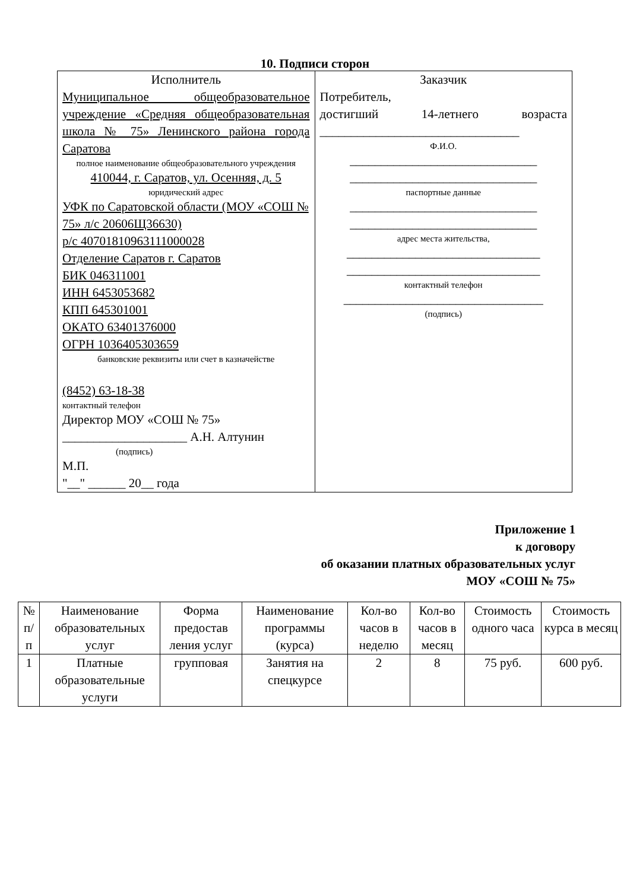10. Подписи сторон
| Исполнитель Муниципальное общеобразовательное учреждение «Средняя общеобразовательная школа № 75» Ленинского района города Саратова полное наименование общеобразовательного учреждения 410044, г. Саратов, ул. Осенняя, д. 5 юридический адрес УФК по Саратовской области (МОУ «СОШ № 75» л/с 20606Щ36630) р/с 40701810963111000028 Отделение Саратов г. Саратов БИК 046311001 ИНН 6453053682 КПП 645301001 ОКАТО 63401376000 ОГРН 1036405303659 банковские реквизиты или счет в казначействе (8452) 63-18-38 контактный телефон Директор МОУ «СОШ № 75» ____________________ А.Н. Алтунин (подпись) М.П. "__" ______ 20__ года | Заказчик Потребитель, достигший 14-летнего возраста ________________________________ Ф.И.О. ______________________________ ______________________________ паспортные данные ______________________________ ______________________________ адрес места жительства, _______________________________ _______________________________ контактный телефон ________________________________ (подпись) |
Приложение 1
к договору
об оказании платных образовательных услуг
МОУ «СОШ № 75»
| № п/п | Наименование образовательных услуг | Форма предостав ления услуг | Наименование программы (курса) | Кол-во часов в неделю | Кол-во часов в месяц | Стоимость одного часа | Стоимость курса в месяц |
| --- | --- | --- | --- | --- | --- | --- | --- |
| 1 | Платные образовательные услуги | групповая | Занятия на спецкурсе | 2 | 8 | 75 руб. | 600 руб. |